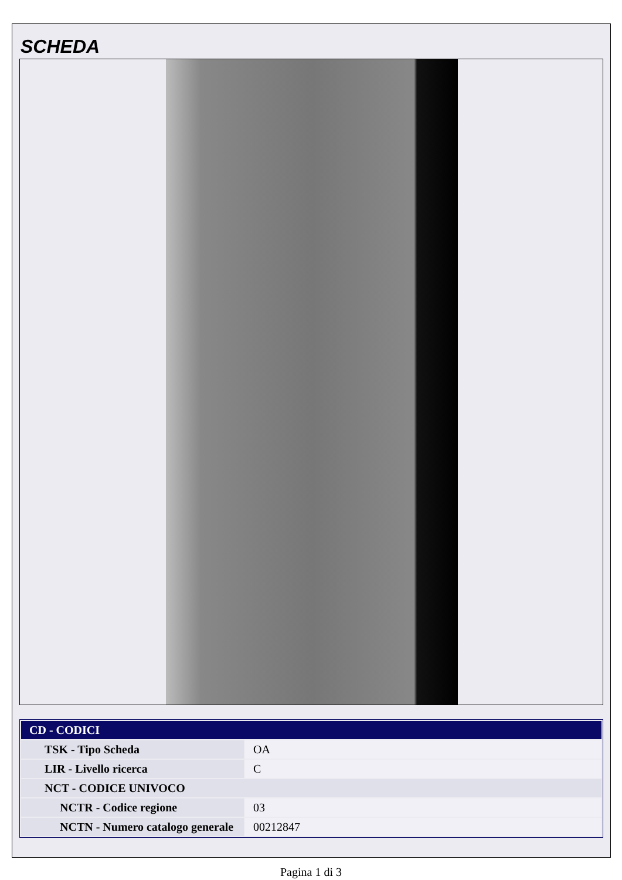SCHEDA
| CD - CODICI | |
| --- | --- |
| TSK - Tipo Scheda | OA |
| LIR - Livello ricerca | C |
| NCT - CODICE UNIVOCO | |
| NCTR - Codice regione | 03 |
| NCTN - Numero catalogo generale | 00212847 |
Pagina 1 di 3